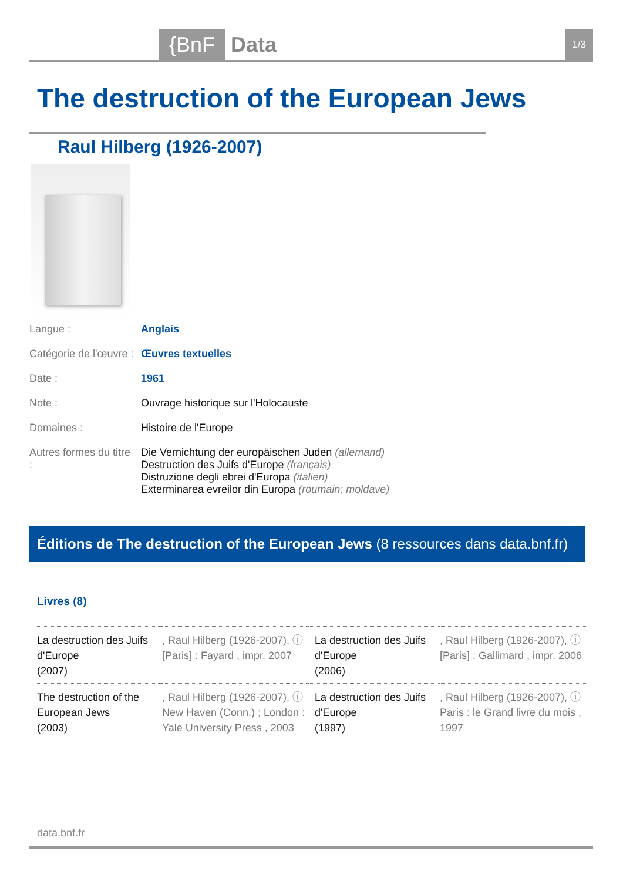{BnF Data 1/3
The destruction of the European Jews
Raul Hilberg (1926-2007)
| Langue : | Anglais |
| Catégorie de l'œuvre : | Œuvres textuelles |
| Date : | 1961 |
| Note : | Ouvrage historique sur l'Holocauste |
| Domaines : | Histoire de l'Europe |
| Autres formes du titre : | Die Vernichtung der europäischen Juden (allemand) Destruction des Juifs d'Europe (français) Distruzione degli ebrei d'Europa (italien) Exterminarea evreilor din Europa (roumain; moldave) |
Éditions de The destruction of the European Jews (8 ressources dans data.bnf.fr)
Livres (8)
| La destruction des Juifs d'Europe (2007) | , Raul Hilberg (1926-2007), ⓘ [Paris] : Fayard , impr. 2007 | La destruction des Juifs d'Europe (2006) | , Raul Hilberg (1926-2007), ⓘ [Paris] : Gallimard , impr. 2006 |
| The destruction of the European Jews (2003) | , Raul Hilberg (1926-2007), ⓘ New Haven (Conn.) ; London : Yale University Press , 2003 | La destruction des Juifs d'Europe (1997) | , Raul Hilberg (1926-2007), ⓘ Paris : le Grand livre du mois , 1997 |
data.bnf.fr